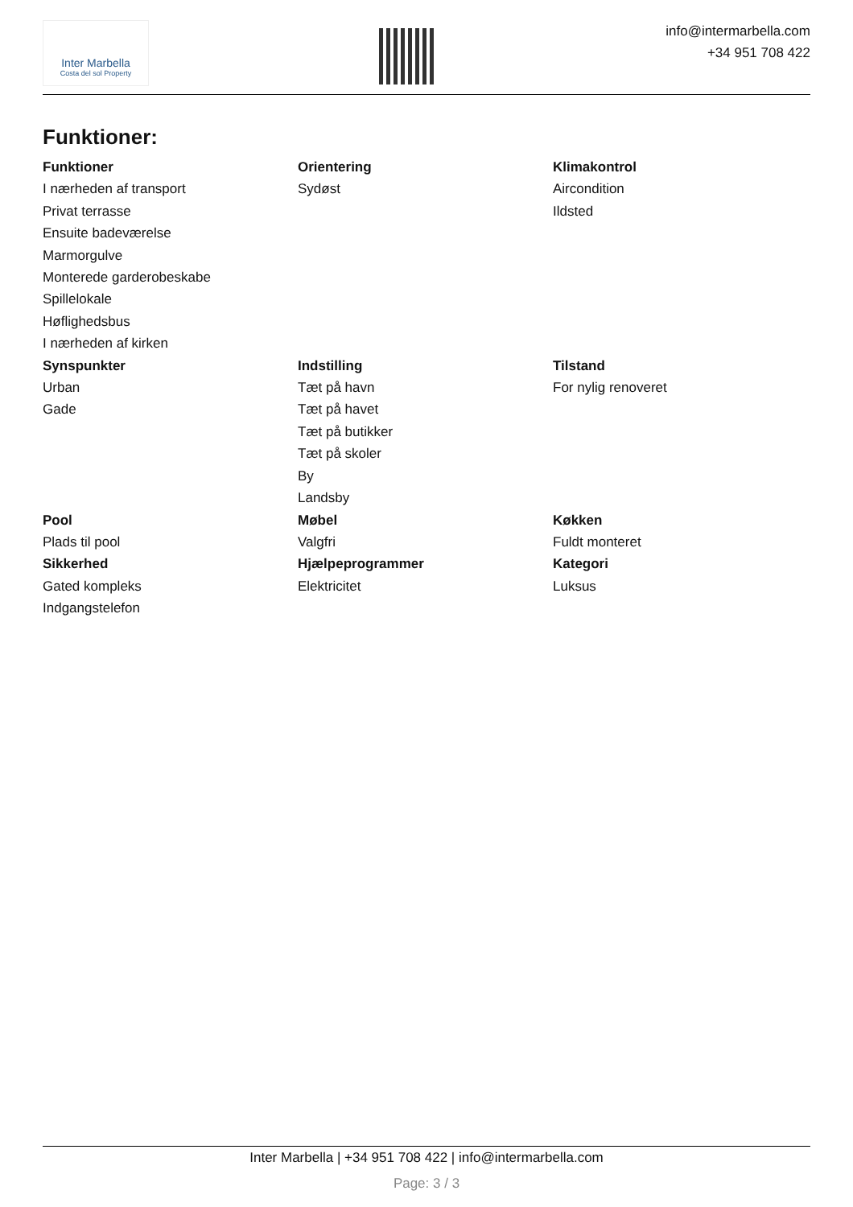Inter Marbella
Costa del sol Property
info@intermarbella.com
+34 951 708 422
Funktioner:
Funktioner
I nærheden af transport
Privat terrasse
Ensuite badeværelse
Marmorgulve
Monterede garderobeskabe
Spillelokale
Høflighedsbus
I nærheden af kirken
Orientering
Sydøst
Klimakontrol
Aircondition
Ildsted
Synspunkter
Urban
Gade
Indstilling
Tæt på havn
Tæt på havet
Tæt på butikker
Tæt på skoler
By
Landsby
Tilstand
For nylig renoveret
Pool
Plads til pool
Møbel
Valgfri
Køkken
Fuldt monteret
Sikkerhed
Gated kompleks
Indgangstelefon
Hjælpeprogrammer
Elektricitet
Kategori
Luksus
Inter Marbella | +34 951 708 422 | info@intermarbella.com
Page: 3 / 3